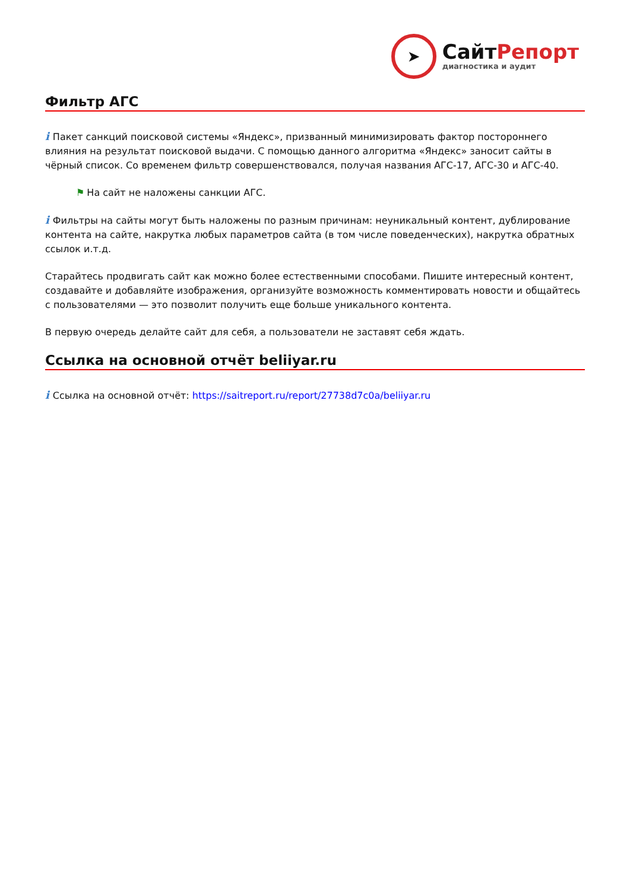➤
СайтРепорт
диагностика и аудит
Фильтр АГС
i Пакет санкций поисковой системы «Яндекс», призванный минимизировать фактор постороннего влияния на результат поисковой выдачи. С помощью данного алгоритма «Яндекс» заносит сайты в чёрный список. Со временем фильтр совершенствовался, получая названия АГС-17, АГС-30 и АГС-40.
⚑ На сайт не наложены санкции АГС.
i Фильтры на сайты могут быть наложены по разным причинам: неуникальный контент, дублирование контента на сайте, накрутка любых параметров сайта (в том числе поведенческих), накрутка обратных ссылок и.т.д.
Старайтесь продвигать сайт как можно более естественными способами. Пишите интересный контент, создавайте и добавляйте изображения, организуйте возможность комментировать новости и общайтесь с пользователями — это позволит получить еще больше уникального контента.
В первую очередь делайте сайт для себя, а пользователи не заставят себя ждать.
Ссылка на основной отчёт beliiyar.ru
i Ссылка на основной отчёт: https://saitreport.ru/report/27738d7c0a/beliiyar.ru